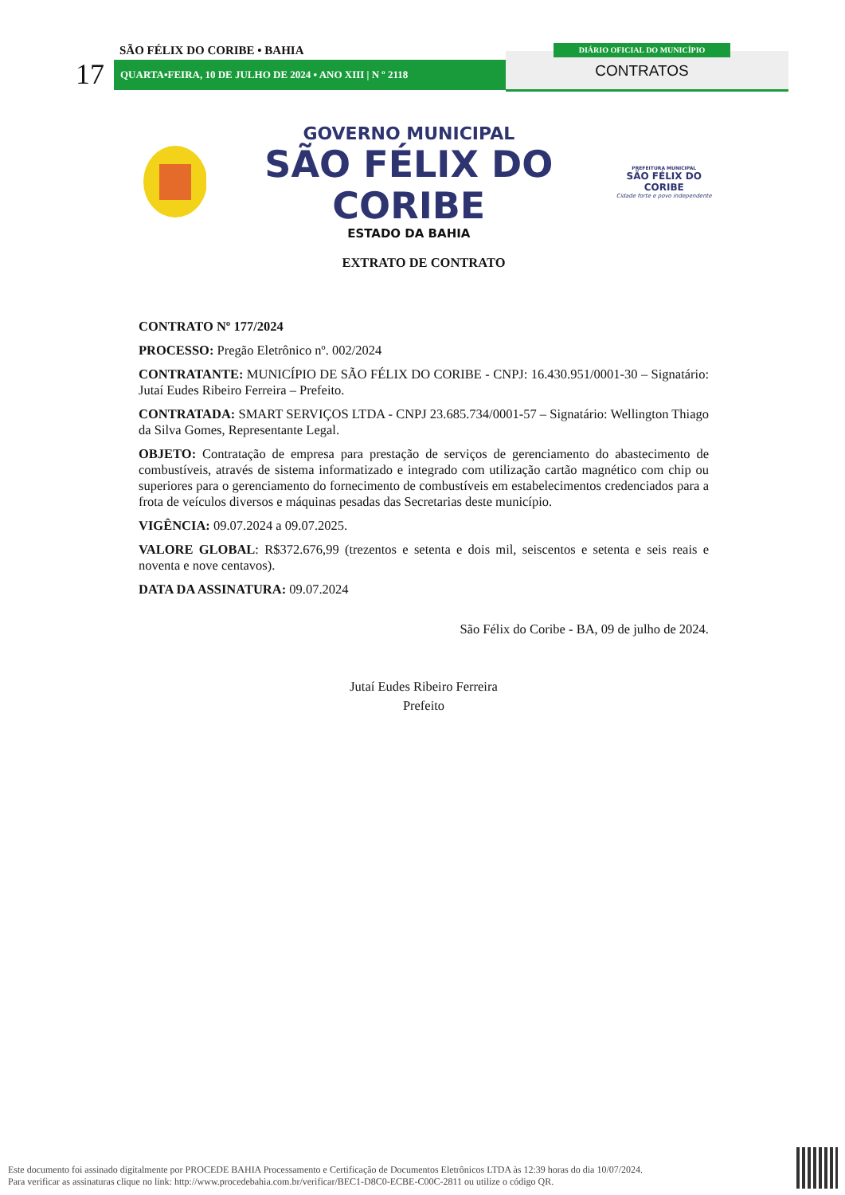SÃO FÉLIX DO CORIBE • BAHIA
17 QUARTA•FEIRA, 10 DE JULHO DE 2024 • ANO XIII | N º 2118
DIÁRIO OFICIAL DO MUNICÍPIO
CONTRATOS
GOVERNO MUNICIPAL
SÃO FÉLIX DO CORIBE
ESTADO DA BAHIA
PREFEITURA MUNICIPAL
SÃO FÉLIX DO CORIBE
Cidade forte e povo independente
EXTRATO DE CONTRATO
CONTRATO Nº 177/2024
PROCESSO: Pregão Eletrônico nº. 002/2024
CONTRATANTE: MUNICÍPIO DE SÃO FÉLIX DO CORIBE - CNPJ: 16.430.951/0001-30 – Signatário: Jutaí Eudes Ribeiro Ferreira – Prefeito.
CONTRATADA: SMART SERVIÇOS LTDA - CNPJ 23.685.734/0001-57 – Signatário: Wellington Thiago da Silva Gomes, Representante Legal.
OBJETO: Contratação de empresa para prestação de serviços de gerenciamento do abastecimento de combustíveis, através de sistema informatizado e integrado com utilização cartão magnético com chip ou superiores para o gerenciamento do fornecimento de combustíveis em estabelecimentos credenciados para a frota de veículos diversos e máquinas pesadas das Secretarias deste município.
VIGÊNCIA: 09.07.2024 a 09.07.2025.
VALORE GLOBAL: R$372.676,99 (trezentos e setenta e dois mil, seiscentos e setenta e seis reais e noventa e nove centavos).
DATA DA ASSINATURA: 09.07.2024
São Félix do Coribe - BA, 09 de julho de 2024.
Jutaí Eudes Ribeiro Ferreira
Prefeito
Este documento foi assinado digitalmente por PROCEDE BAHIA Processamento e Certificação de Documentos Eletrônicos LTDA às 12:39 horas do dia 10/07/2024.
Para verificar as assinaturas clique no link: http://www.procedebahia.com.br/verificar/BEC1-D8C0-ECBE-C00C-2811 ou utilize o código QR.